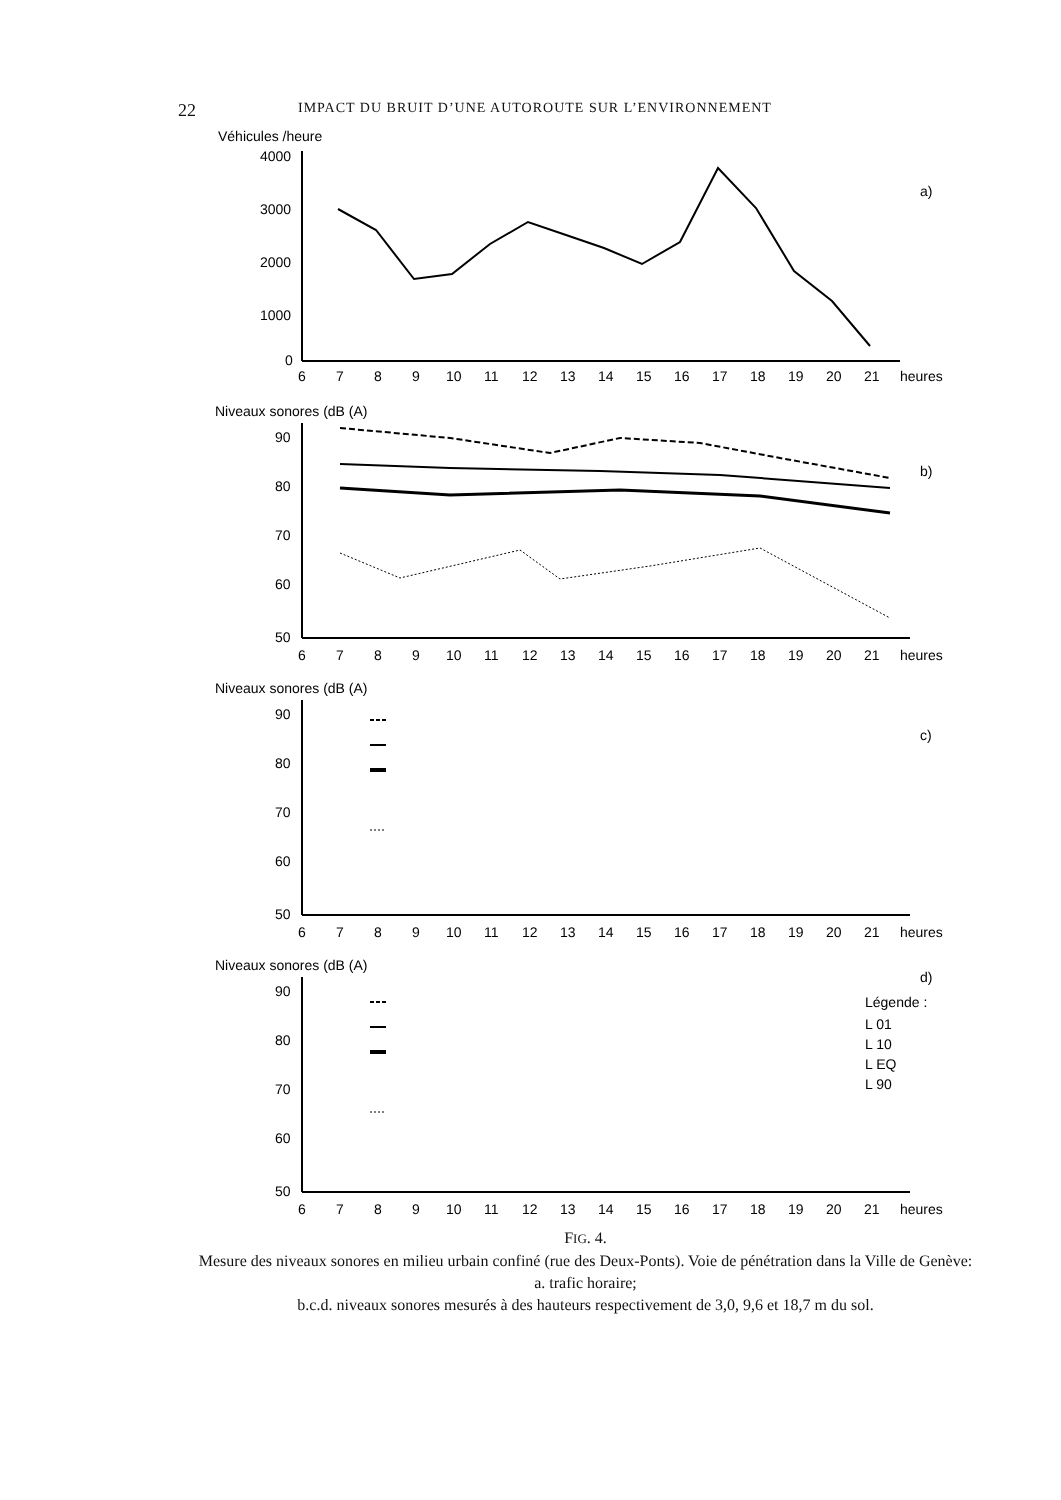22 IMPACT DU BRUIT D’UNE AUTOROUTE SUR L’ENVIRONNEMENT
Véhicules /heure
4000
3000
2000
1000
0
a)
6
7
8
9
10
11
12
13
14
15
16
17
18
19
20
21
heures
Niveaux sonores (dB (A)
90
80
70
60
50
b)
6
7
8
9
10
11
12
13
14
15
16
17
18
19
20
21
heures
Niveaux sonores (dB (A)
90
80
70
60
50
c)
6
7
8
9
10
11
12
13
14
15
16
17
18
19
20
21
heures
Niveaux sonores (dB (A)
90
80
70
60
50
d)
Légende :
L 01
L 10
L EQ
L 90
6
7
8
9
10
11
12
13
14
15
16
17
18
19
20
21
heures
FIG. 4.
Mesure des niveaux sonores en milieu urbain confiné (rue des Deux-Ponts). Voie de pénétration dans la Ville de Genève:
a. trafic horaire;
b.c.d. niveaux sonores mesurés à des hauteurs respectivement de 3,0, 9,6 et 18,7 m du sol.